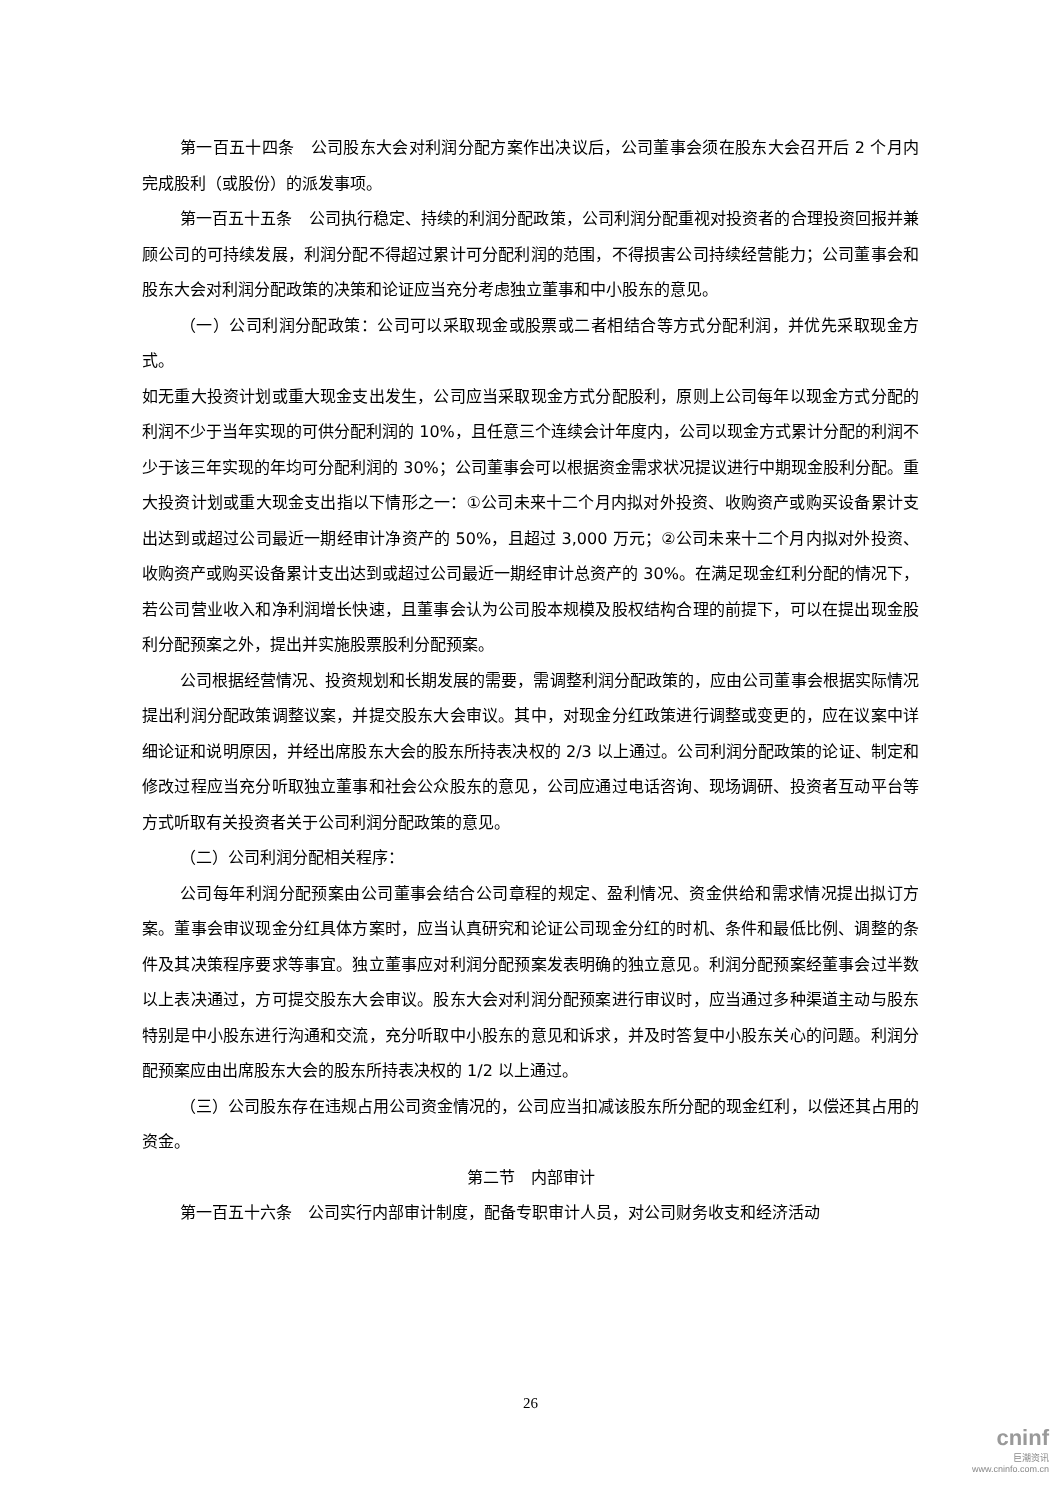第一百五十四条　公司股东大会对利润分配方案作出决议后，公司董事会须在股东大会召开后 2 个月内完成股利（或股份）的派发事项。
第一百五十五条　公司执行稳定、持续的利润分配政策，公司利润分配重视对投资者的合理投资回报并兼顾公司的可持续发展，利润分配不得超过累计可分配利润的范围，不得损害公司持续经营能力；公司董事会和股东大会对利润分配政策的决策和论证应当充分考虑独立董事和中小股东的意见。
（一）公司利润分配政策：公司可以采取现金或股票或二者相结合等方式分配利润，并优先采取现金方式。
如无重大投资计划或重大现金支出发生，公司应当采取现金方式分配股利，原则上公司每年以现金方式分配的利润不少于当年实现的可供分配利润的 10%，且任意三个连续会计年度内，公司以现金方式累计分配的利润不少于该三年实现的年均可分配利润的 30%；公司董事会可以根据资金需求状况提议进行中期现金股利分配。重大投资计划或重大现金支出指以下情形之一：①公司未来十二个月内拟对外投资、收购资产或购买设备累计支出达到或超过公司最近一期经审计净资产的 50%，且超过 3,000 万元；②公司未来十二个月内拟对外投资、收购资产或购买设备累计支出达到或超过公司最近一期经审计总资产的 30%。在满足现金红利分配的情况下，若公司营业收入和净利润增长快速，且董事会认为公司股本规模及股权结构合理的前提下，可以在提出现金股利分配预案之外，提出并实施股票股利分配预案。
公司根据经营情况、投资规划和长期发展的需要，需调整利润分配政策的，应由公司董事会根据实际情况提出利润分配政策调整议案，并提交股东大会审议。其中，对现金分红政策进行调整或变更的，应在议案中详细论证和说明原因，并经出席股东大会的股东所持表决权的 2/3 以上通过。公司利润分配政策的论证、制定和修改过程应当充分听取独立董事和社会公众股东的意见，公司应通过电话咨询、现场调研、投资者互动平台等方式听取有关投资者关于公司利润分配政策的意见。
（二）公司利润分配相关程序：
公司每年利润分配预案由公司董事会结合公司章程的规定、盈利情况、资金供给和需求情况提出拟订方案。董事会审议现金分红具体方案时，应当认真研究和论证公司现金分红的时机、条件和最低比例、调整的条件及其决策程序要求等事宜。独立董事应对利润分配预案发表明确的独立意见。利润分配预案经董事会过半数以上表决通过，方可提交股东大会审议。股东大会对利润分配预案进行审议时，应当通过多种渠道主动与股东特别是中小股东进行沟通和交流，充分听取中小股东的意见和诉求，并及时答复中小股东关心的问题。利润分配预案应由出席股东大会的股东所持表决权的 1/2 以上通过。
（三）公司股东存在违规占用公司资金情况的，公司应当扣减该股东所分配的现金红利，以偿还其占用的资金。
第二节　内部审计
第一百五十六条　公司实行内部审计制度，配备专职审计人员，对公司财务收支和经济活动
26
cninf
巨潮资讯
www.cninfo.com.cn